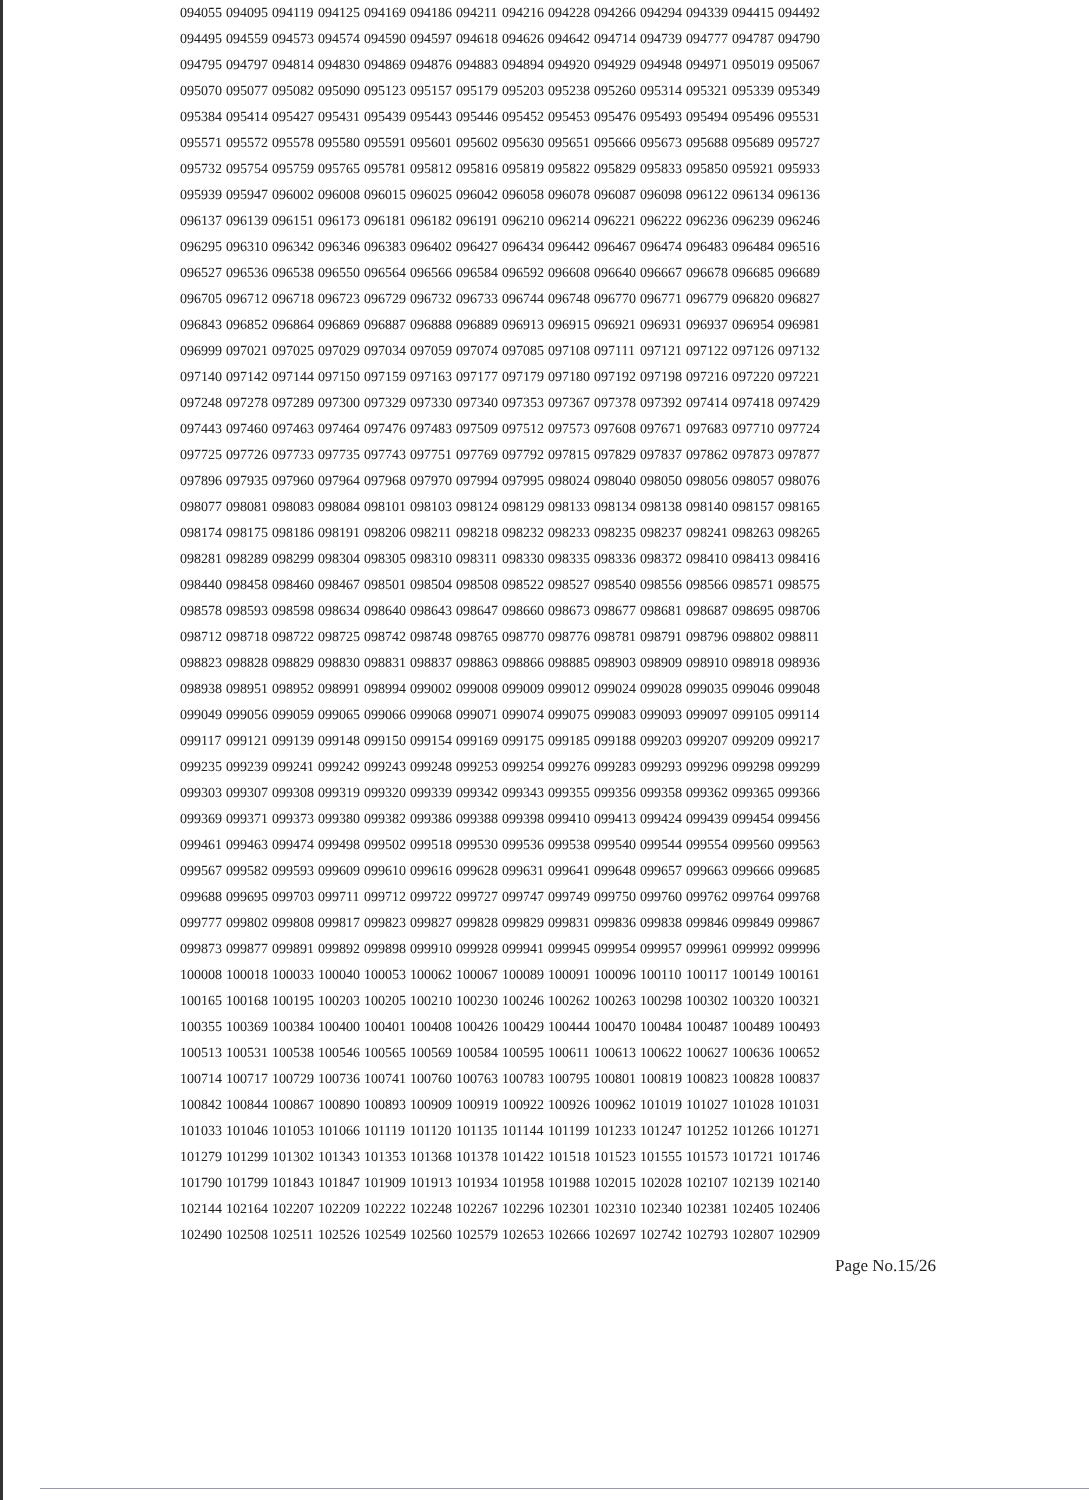| 094055 | 094095 | 094119 | 094125 | 094169 | 094186 | 094211 | 094216 | 094228 | 094266 | 094294 | 094339 | 094415 | 094492 |
| 094495 | 094559 | 094573 | 094574 | 094590 | 094597 | 094618 | 094626 | 094642 | 094714 | 094739 | 094777 | 094787 | 094790 |
| 094795 | 094797 | 094814 | 094830 | 094869 | 094876 | 094883 | 094894 | 094920 | 094929 | 094948 | 094971 | 095019 | 095067 |
| 095070 | 095077 | 095082 | 095090 | 095123 | 095157 | 095179 | 095203 | 095238 | 095260 | 095314 | 095321 | 095339 | 095349 |
| 095384 | 095414 | 095427 | 095431 | 095439 | 095443 | 095446 | 095452 | 095453 | 095476 | 095493 | 095494 | 095496 | 095531 |
| 095571 | 095572 | 095578 | 095580 | 095591 | 095601 | 095602 | 095630 | 095651 | 095666 | 095673 | 095688 | 095689 | 095727 |
| 095732 | 095754 | 095759 | 095765 | 095781 | 095812 | 095816 | 095819 | 095822 | 095829 | 095833 | 095850 | 095921 | 095933 |
| 095939 | 095947 | 096002 | 096008 | 096015 | 096025 | 096042 | 096058 | 096078 | 096087 | 096098 | 096122 | 096134 | 096136 |
| 096137 | 096139 | 096151 | 096173 | 096181 | 096182 | 096191 | 096210 | 096214 | 096221 | 096222 | 096236 | 096239 | 096246 |
| 096295 | 096310 | 096342 | 096346 | 096383 | 096402 | 096427 | 096434 | 096442 | 096467 | 096474 | 096483 | 096484 | 096516 |
| 096527 | 096536 | 096538 | 096550 | 096564 | 096566 | 096584 | 096592 | 096608 | 096640 | 096667 | 096678 | 096685 | 096689 |
| 096705 | 096712 | 096718 | 096723 | 096729 | 096732 | 096733 | 096744 | 096748 | 096770 | 096771 | 096779 | 096820 | 096827 |
| 096843 | 096852 | 096864 | 096869 | 096887 | 096888 | 096889 | 096913 | 096915 | 096921 | 096931 | 096937 | 096954 | 096981 |
| 096999 | 097021 | 097025 | 097029 | 097034 | 097059 | 097074 | 097085 | 097108 | 097111 | 097121 | 097122 | 097126 | 097132 |
| 097140 | 097142 | 097144 | 097150 | 097159 | 097163 | 097177 | 097179 | 097180 | 097192 | 097198 | 097216 | 097220 | 097221 |
| 097248 | 097278 | 097289 | 097300 | 097329 | 097330 | 097340 | 097353 | 097367 | 097378 | 097392 | 097414 | 097418 | 097429 |
| 097443 | 097460 | 097463 | 097464 | 097476 | 097483 | 097509 | 097512 | 097573 | 097608 | 097671 | 097683 | 097710 | 097724 |
| 097725 | 097726 | 097733 | 097735 | 097743 | 097751 | 097769 | 097792 | 097815 | 097829 | 097837 | 097862 | 097873 | 097877 |
| 097896 | 097935 | 097960 | 097964 | 097968 | 097970 | 097994 | 097995 | 098024 | 098040 | 098050 | 098056 | 098057 | 098076 |
| 098077 | 098081 | 098083 | 098084 | 098101 | 098103 | 098124 | 098129 | 098133 | 098134 | 098138 | 098140 | 098157 | 098165 |
| 098174 | 098175 | 098186 | 098191 | 098206 | 098211 | 098218 | 098232 | 098233 | 098235 | 098237 | 098241 | 098263 | 098265 |
| 098281 | 098289 | 098299 | 098304 | 098305 | 098310 | 098311 | 098330 | 098335 | 098336 | 098372 | 098410 | 098413 | 098416 |
| 098440 | 098458 | 098460 | 098467 | 098501 | 098504 | 098508 | 098522 | 098527 | 098540 | 098556 | 098566 | 098571 | 098575 |
| 098578 | 098593 | 098598 | 098634 | 098640 | 098643 | 098647 | 098660 | 098673 | 098677 | 098681 | 098687 | 098695 | 098706 |
| 098712 | 098718 | 098722 | 098725 | 098742 | 098748 | 098765 | 098770 | 098776 | 098781 | 098791 | 098796 | 098802 | 098811 |
| 098823 | 098828 | 098829 | 098830 | 098831 | 098837 | 098863 | 098866 | 098885 | 098903 | 098909 | 098910 | 098918 | 098936 |
| 098938 | 098951 | 098952 | 098991 | 098994 | 099002 | 099008 | 099009 | 099012 | 099024 | 099028 | 099035 | 099046 | 099048 |
| 099049 | 099056 | 099059 | 099065 | 099066 | 099068 | 099071 | 099074 | 099075 | 099083 | 099093 | 099097 | 099105 | 099114 |
| 099117 | 099121 | 099139 | 099148 | 099150 | 099154 | 099169 | 099175 | 099185 | 099188 | 099203 | 099207 | 099209 | 099217 |
| 099235 | 099239 | 099241 | 099242 | 099243 | 099248 | 099253 | 099254 | 099276 | 099283 | 099293 | 099296 | 099298 | 099299 |
| 099303 | 099307 | 099308 | 099319 | 099320 | 099339 | 099342 | 099343 | 099355 | 099356 | 099358 | 099362 | 099365 | 099366 |
| 099369 | 099371 | 099373 | 099380 | 099382 | 099386 | 099388 | 099398 | 099410 | 099413 | 099424 | 099439 | 099454 | 099456 |
| 099461 | 099463 | 099474 | 099498 | 099502 | 099518 | 099530 | 099536 | 099538 | 099540 | 099544 | 099554 | 099560 | 099563 |
| 099567 | 099582 | 099593 | 099609 | 099610 | 099616 | 099628 | 099631 | 099641 | 099648 | 099657 | 099663 | 099666 | 099685 |
| 099688 | 099695 | 099703 | 099711 | 099712 | 099722 | 099727 | 099747 | 099749 | 099750 | 099760 | 099762 | 099764 | 099768 |
| 099777 | 099802 | 099808 | 099817 | 099823 | 099827 | 099828 | 099829 | 099831 | 099836 | 099838 | 099846 | 099849 | 099867 |
| 099873 | 099877 | 099891 | 099892 | 099898 | 099910 | 099928 | 099941 | 099945 | 099954 | 099957 | 099961 | 099992 | 099996 |
| 100008 | 100018 | 100033 | 100040 | 100053 | 100062 | 100067 | 100089 | 100091 | 100096 | 100110 | 100117 | 100149 | 100161 |
| 100165 | 100168 | 100195 | 100203 | 100205 | 100210 | 100230 | 100246 | 100262 | 100263 | 100298 | 100302 | 100320 | 100321 |
| 100355 | 100369 | 100384 | 100400 | 100401 | 100408 | 100426 | 100429 | 100444 | 100470 | 100484 | 100487 | 100489 | 100493 |
| 100513 | 100531 | 100538 | 100546 | 100565 | 100569 | 100584 | 100595 | 100611 | 100613 | 100622 | 100627 | 100636 | 100652 |
| 100714 | 100717 | 100729 | 100736 | 100741 | 100760 | 100763 | 100783 | 100795 | 100801 | 100819 | 100823 | 100828 | 100837 |
| 100842 | 100844 | 100867 | 100890 | 100893 | 100909 | 100919 | 100922 | 100926 | 100962 | 101019 | 101027 | 101028 | 101031 |
| 101033 | 101046 | 101053 | 101066 | 101119 | 101120 | 101135 | 101144 | 101199 | 101233 | 101247 | 101252 | 101266 | 101271 |
| 101279 | 101299 | 101302 | 101343 | 101353 | 101368 | 101378 | 101422 | 101518 | 101523 | 101555 | 101573 | 101721 | 101746 |
| 101790 | 101799 | 101843 | 101847 | 101909 | 101913 | 101934 | 101958 | 101988 | 102015 | 102028 | 102107 | 102139 | 102140 |
| 102144 | 102164 | 102207 | 102209 | 102222 | 102248 | 102267 | 102296 | 102301 | 102310 | 102340 | 102381 | 102405 | 102406 |
| 102490 | 102508 | 102511 | 102526 | 102549 | 102560 | 102579 | 102653 | 102666 | 102697 | 102742 | 102793 | 102807 | 102909 |
Page No.15/26